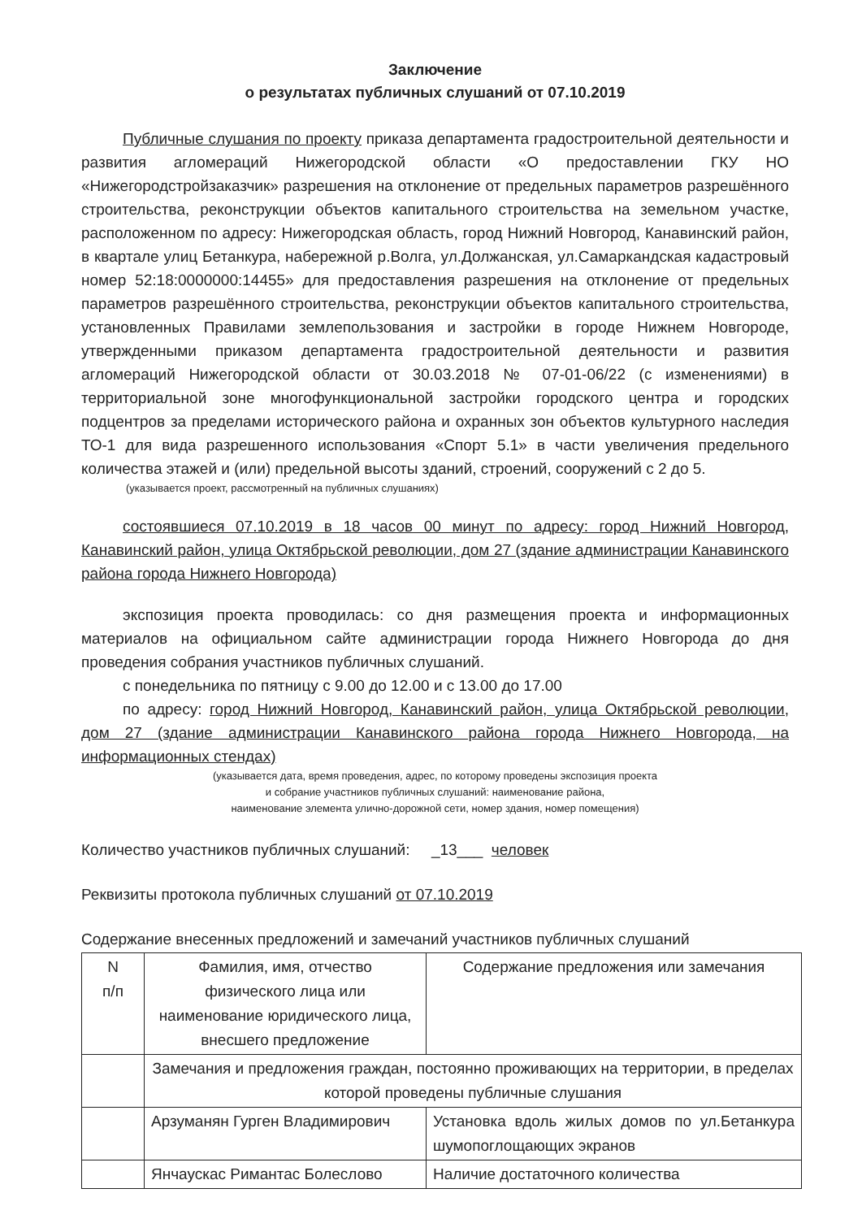Заключение
о результатах публичных слушаний от 07.10.2019
Публичные слушания по проекту приказа департамента градостроительной деятельности и развития агломераций Нижегородской области «О предоставлении ГКУ НО «Нижегородстройзаказчик» разрешения на отклонение от предельных параметров разрешённого строительства, реконструкции объектов капитального строительства на земельном участке, расположенном по адресу: Нижегородская область, город Нижний Новгород, Канавинский район, в квартале улиц Бетанкура, набережной р.Волга, ул.Должанская, ул.Самаркандская кадастровый номер 52:18:0000000:14455» для предоставления разрешения на отклонение от предельных параметров разрешённого строительства, реконструкции объектов капитального строительства, установленных Правилами землепользования и застройки в городе Нижнем Новгороде, утвержденными приказом департамента градостроительной деятельности и развития агломераций Нижегородской области от 30.03.2018 № 07-01-06/22 (с изменениями) в территориальной зоне многофункциональной застройки городского центра и городских подцентров за пределами исторического района и охранных зон объектов культурного наследия ТО-1 для вида разрешенного использования «Спорт 5.1» в части увеличения предельного количества этажей и (или) предельной высоты зданий, строений, сооружений с 2 до 5.
(указывается проект, рассмотренный на публичных слушаниях)
состоявшиеся 07.10.2019 в 18 часов 00 минут по адресу: город Нижний Новгород, Канавинский район, улица Октябрьской революции, дом 27 (здание администрации Канавинского района города Нижнего Новгорода)
экспозиция проекта проводилась: со дня размещения проекта и информационных материалов на официальном сайте администрации города Нижнего Новгорода до дня проведения собрания участников публичных слушаний.
с понедельника по пятницу с 9.00 до 12.00 и с 13.00 до 17.00
по адресу: город Нижний Новгород, Канавинский район, улица Октябрьской революции, дом 27 (здание администрации Канавинского района города Нижнего Новгорода, на информационных стендах)
(указывается дата, время проведения, адрес, по которому проведены экспозиция проекта
и собрание участников публичных слушаний: наименование района,
наименование элемента улично-дорожной сети, номер здания, номер помещения)
Количество участников публичных слушаний: _13___ человек
Реквизиты протокола публичных слушаний от 07.10.2019
Содержание внесенных предложений и замечаний участников публичных слушаний
| N п/п | Фамилия, имя, отчество физического лица или наименование юридического лица, внесшего предложение | Содержание предложения или замечания |
| | Замечания и предложения граждан, постоянно проживающих на территории, в пределах которой проведены публичные слушания | |
| | Арзуманян Гурген Владимирович | Установка вдоль жилых домов по ул.Бетанкура шумопоглощающих экранов |
| | Янчаускас Римантас Болеслово | Наличие достаточного количества |